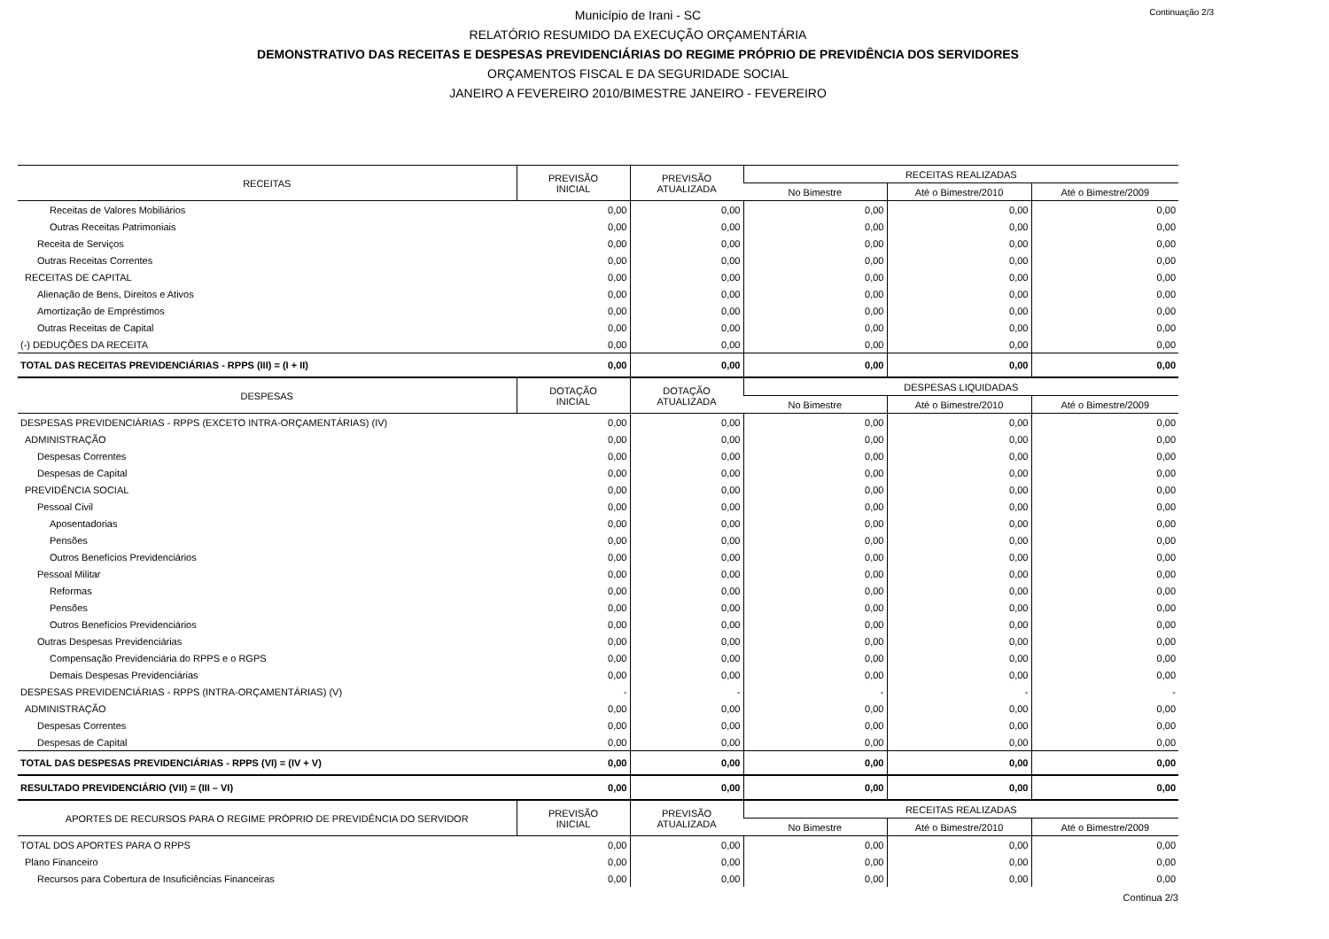Continuação 2/3
Município de Irani - SC
RELATÓRIO RESUMIDO DA EXECUÇÃO ORÇAMENTÁRIA
DEMONSTRATIVO DAS RECEITAS E DESPESAS PREVIDENCIÁRIAS DO REGIME PRÓPRIO DE PREVIDÊNCIA DOS SERVIDORES
ORÇAMENTOS FISCAL E DA SEGURIDADE SOCIAL
JANEIRO A FEVEREIRO 2010/BIMESTRE JANEIRO - FEVEREIRO
| RECEITAS | PREVISÃO INICIAL | PREVISÃO ATUALIZADA | RECEITAS REALIZADAS | | |
| --- | --- | --- | --- | --- | --- |
| | | | No Bimestre | Até o Bimestre/2010 | Até o Bimestre/2009 |
| Receitas de Valores Mobiliários | 0,00 | 0,00 | 0,00 | 0,00 | 0,00 |
| Outras Receitas Patrimoniais | 0,00 | 0,00 | 0,00 | 0,00 | 0,00 |
| Receita de Serviços | 0,00 | 0,00 | 0,00 | 0,00 | 0,00 |
| Outras Receitas Correntes | 0,00 | 0,00 | 0,00 | 0,00 | 0,00 |
| RECEITAS DE CAPITAL | 0,00 | 0,00 | 0,00 | 0,00 | 0,00 |
| Alienação de Bens, Direitos e Ativos | 0,00 | 0,00 | 0,00 | 0,00 | 0,00 |
| Amortização de Empréstimos | 0,00 | 0,00 | 0,00 | 0,00 | 0,00 |
| Outras Receitas de Capital | 0,00 | 0,00 | 0,00 | 0,00 | 0,00 |
| (-) DEDUÇÕES DA RECEITA | 0,00 | 0,00 | 0,00 | 0,00 | 0,00 |
| TOTAL DAS RECEITAS PREVIDENCIÁRIAS - RPPS (III) = (I + II) | 0,00 | 0,00 | 0,00 | 0,00 | 0,00 |
| DESPESAS | DOTAÇÃO INICIAL | DOTAÇÃO ATUALIZADA | DESPESAS LIQUIDADAS | | |
| | | | No Bimestre | Até o Bimestre/2010 | Até o Bimestre/2009 |
| DESPESAS PREVIDENCIÁRIAS - RPPS (EXCETO INTRA-ORÇAMENTÁRIAS) (IV) | 0,00 | 0,00 | 0,00 | 0,00 | 0,00 |
| ADMINISTRAÇÃO | 0,00 | 0,00 | 0,00 | 0,00 | 0,00 |
| Despesas Correntes | 0,00 | 0,00 | 0,00 | 0,00 | 0,00 |
| Despesas de Capital | 0,00 | 0,00 | 0,00 | 0,00 | 0,00 |
| PREVIDÊNCIA SOCIAL | 0,00 | 0,00 | 0,00 | 0,00 | 0,00 |
| Pessoal Civil | 0,00 | 0,00 | 0,00 | 0,00 | 0,00 |
| Aposentadorias | 0,00 | 0,00 | 0,00 | 0,00 | 0,00 |
| Pensões | 0,00 | 0,00 | 0,00 | 0,00 | 0,00 |
| Outros Benefícios Previdenciários | 0,00 | 0,00 | 0,00 | 0,00 | 0,00 |
| Pessoal Militar | 0,00 | 0,00 | 0,00 | 0,00 | 0,00 |
| Reformas | 0,00 | 0,00 | 0,00 | 0,00 | 0,00 |
| Pensões | 0,00 | 0,00 | 0,00 | 0,00 | 0,00 |
| Outros Benefícios Previdenciários | 0,00 | 0,00 | 0,00 | 0,00 | 0,00 |
| Outras Despesas Previdenciárias | 0,00 | 0,00 | 0,00 | 0,00 | 0,00 |
| Compensação Previdenciária do RPPS e o RGPS | 0,00 | 0,00 | 0,00 | 0,00 | 0,00 |
| Demais Despesas Previdenciárias | 0,00 | 0,00 | 0,00 | 0,00 | 0,00 |
| DESPESAS PREVIDENCIÁRIAS - RPPS (INTRA-ORÇAMENTÁRIAS) (V) | - | - | - | - | - |
| ADMINISTRAÇÃO | 0,00 | 0,00 | 0,00 | 0,00 | 0,00 |
| Despesas Correntes | 0,00 | 0,00 | 0,00 | 0,00 | 0,00 |
| Despesas de Capital | 0,00 | 0,00 | 0,00 | 0,00 | 0,00 |
| TOTAL DAS DESPESAS PREVIDENCIÁRIAS - RPPS (VI) = (IV + V) | 0,00 | 0,00 | 0,00 | 0,00 | 0,00 |
| RESULTADO PREVIDENCIÁRIO (VII) = (III – VI) | 0,00 | 0,00 | 0,00 | 0,00 | 0,00 |
| APORTES DE RECURSOS PARA O REGIME PRÓPRIO DE PREVIDÊNCIA DO SERVIDOR | PREVISÃO INICIAL | PREVISÃO ATUALIZADA | RECEITAS REALIZADAS | | |
| | | | No Bimestre | Até o Bimestre/2010 | Até o Bimestre/2009 |
| TOTAL DOS APORTES PARA O RPPS | 0,00 | 0,00 | 0,00 | 0,00 | 0,00 |
| Plano Financeiro | 0,00 | 0,00 | 0,00 | 0,00 | 0,00 |
| Recursos para Cobertura de Insuficiências Financeiras | 0,00 | 0,00 | 0,00 | 0,00 | 0,00 |
Continua 2/3